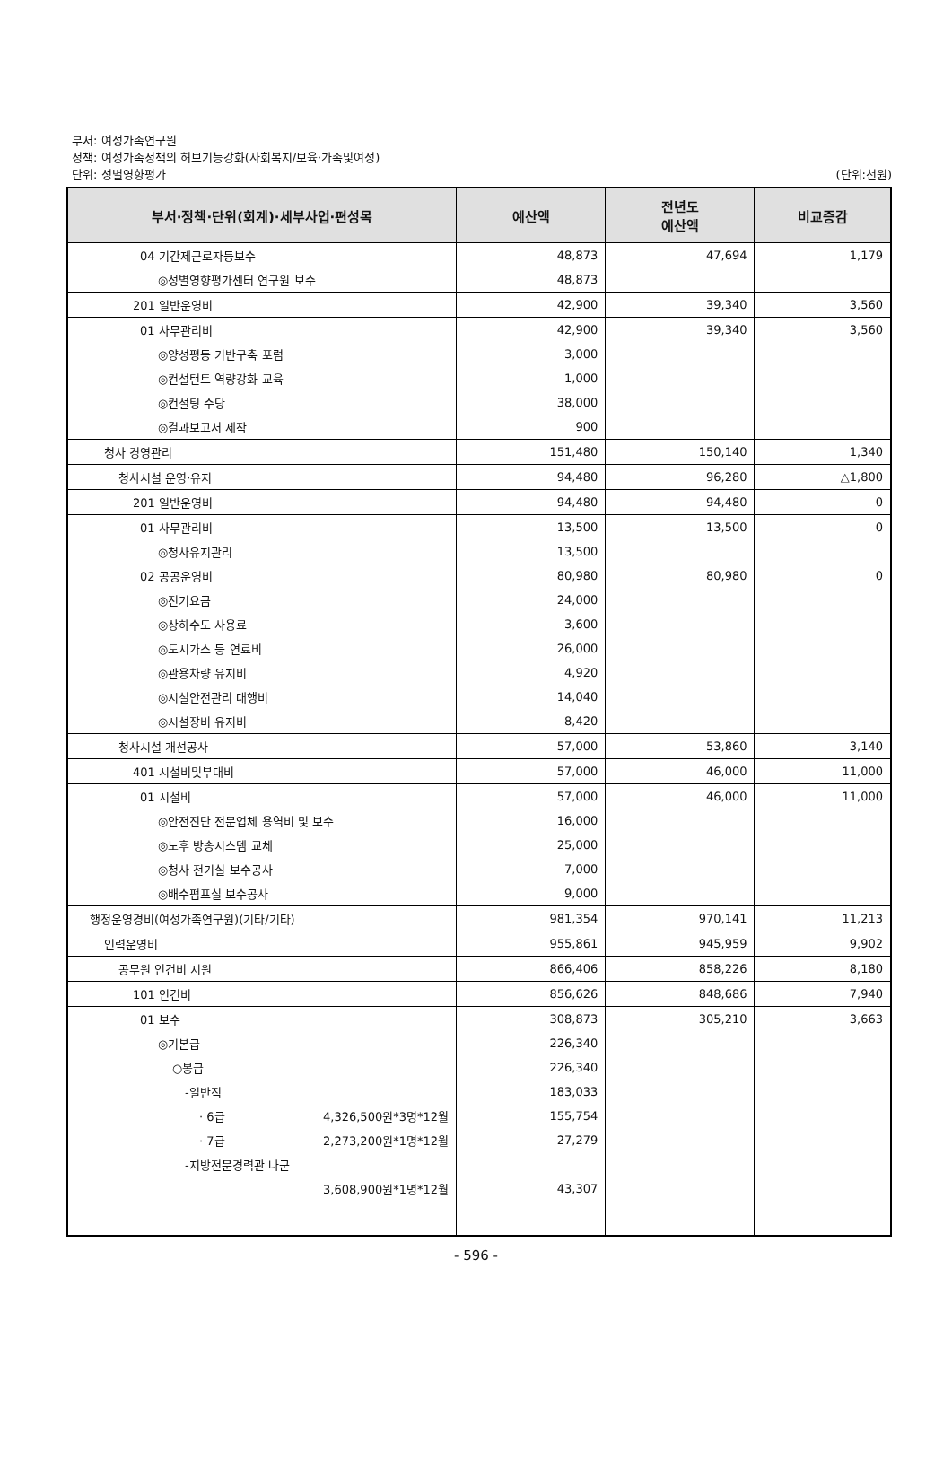부서: 여성가족연구원
정책: 여성가족정책의 허브기능강화(사회복지/보육·가족및여성)
단위: 성별영향평가 (단위:천원)
| 부서·정책·단위(회계)·세부사업·편성목 | 예산액 | 전년도 예산액 | 비교증감 |
| --- | --- | --- | --- |
| 04 기간제근로자등보수 | 48,873 | 47,694 | 1,179 |
| ◎성별영향평가센터 연구원 보수 | 48,873 | | |
| 201 일반운영비 | 42,900 | 39,340 | 3,560 |
| 01 사무관리비 | 42,900 | 39,340 | 3,560 |
| ◎양성평등 기반구축 포럼 | 3,000 | | |
| ◎컨설턴트 역량강화 교육 | 1,000 | | |
| ◎컨설팅 수당 | 38,000 | | |
| ◎결과보고서 제작 | 900 | | |
| 청사 경영관리 | 151,480 | 150,140 | 1,340 |
| 청사시설 운영·유지 | 94,480 | 96,280 | △1,800 |
| 201 일반운영비 | 94,480 | 94,480 | 0 |
| 01 사무관리비 | 13,500 | 13,500 | 0 |
| ◎청사유지관리 | 13,500 | | |
| 02 공공운영비 | 80,980 | 80,980 | 0 |
| ◎전기요금 | 24,000 | | |
| ◎상하수도 사용료 | 3,600 | | |
| ◎도시가스 등 연료비 | 26,000 | | |
| ◎관용차량 유지비 | 4,920 | | |
| ◎시설안전관리 대행비 | 14,040 | | |
| ◎시설장비 유지비 | 8,420 | | |
| 청사시설 개선공사 | 57,000 | 53,860 | 3,140 |
| 401 시설비및부대비 | 57,000 | 46,000 | 11,000 |
| 01 시설비 | 57,000 | 46,000 | 11,000 |
| ◎안전진단 전문업체 용역비 및 보수 | 16,000 | | |
| ◎노후 방송시스템 교체 | 25,000 | | |
| ◎청사 전기실 보수공사 | 7,000 | | |
| ◎배수펌프실 보수공사 | 9,000 | | |
| 행정운영경비(여성가족연구원)(기타/기타) | 981,354 | 970,141 | 11,213 |
| 인력운영비 | 955,861 | 945,959 | 9,902 |
| 공무원 인건비 지원 | 866,406 | 858,226 | 8,180 |
| 101 인건비 | 856,626 | 848,686 | 7,940 |
| 01 보수 | 308,873 | 305,210 | 3,663 |
| ◎기본급 | 226,340 | | |
| ○봉급 | 226,340 | | |
| -일반직 | 183,033 | | |
| · 6급 4,326,500원*3명*12월 | 155,754 | | |
| · 7급 2,273,200원*1명*12월 | 27,279 | | |
| -지방전문경력관 나군 | | | |
| 3,608,900원*1명*12월 | 43,307 | | |
- 596 -